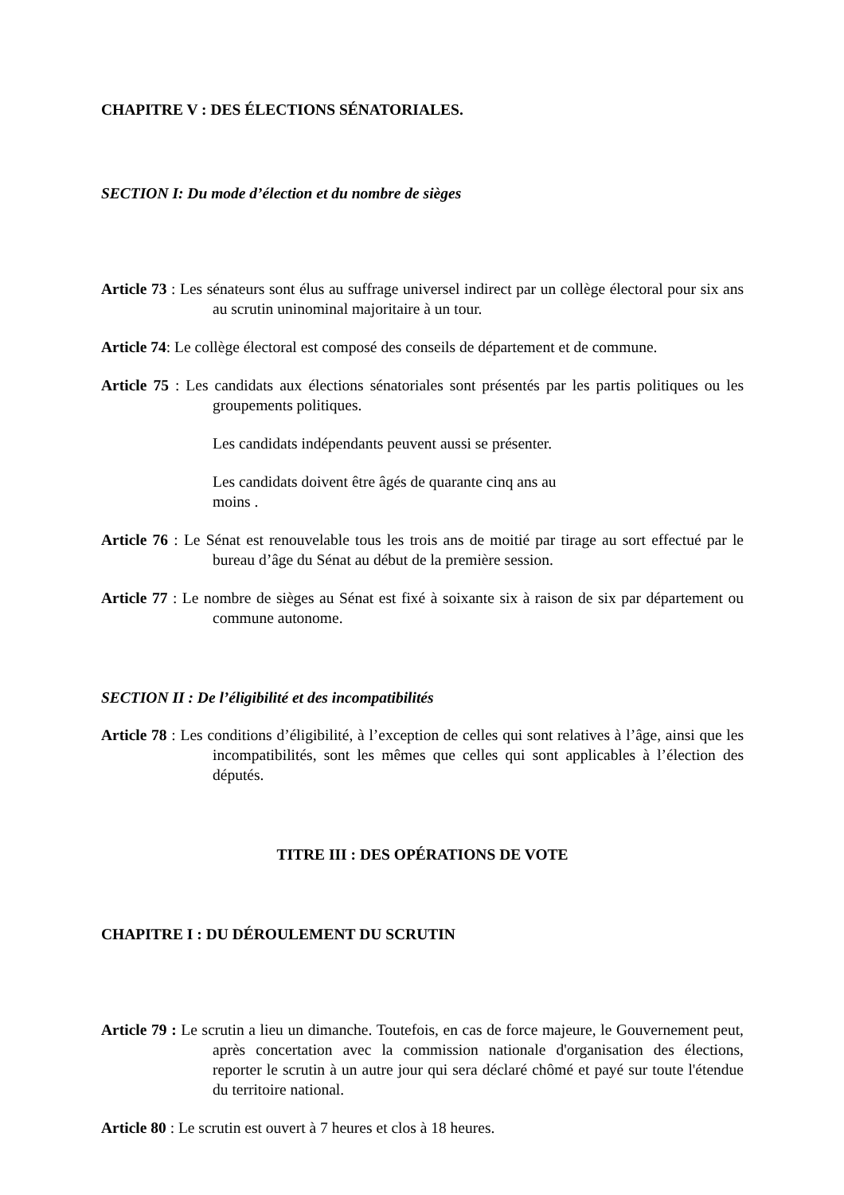CHAPITRE V : DES ÉLECTIONS SÉNATORIALES.
SECTION I: Du mode d’élection et du nombre de sièges
Article 73 : Les sénateurs sont élus au suffrage universel indirect par un collège électoral pour six ans au scrutin uninominal majoritaire à un tour.
Article 74: Le collège électoral est composé des conseils de département et de commune.
Article 75 : Les candidats aux élections sénatoriales sont présentés par les partis politiques ou les groupements politiques.
Les candidats indépendants peuvent aussi se présenter.
Les candidats doivent être âgés de quarante cinq ans au moins .
Article 76 : Le Sénat est renouvelable tous les trois ans de moitié par tirage au sort effectué par le bureau d’âge du Sénat au début de la première session.
Article 77 : Le nombre de sièges au Sénat est fixé à soixante six à raison de six par département ou commune autonome.
SECTION II : De l’éligibilité et des incompatibilités
Article 78 : Les conditions d’éligibilité, à l’exception de celles qui sont relatives à l’âge, ainsi que les incompatibilités, sont les mêmes que celles qui sont applicables à l’élection des députés.
TITRE III : DES OPÉRATIONS DE VOTE
CHAPITRE I : DU DÉROULEMENT DU SCRUTIN
Article 79 : Le scrutin a lieu un dimanche. Toutefois, en cas de force majeure, le Gouvernement peut, après concertation avec la commission nationale d'organisation des élections, reporter le scrutin à un autre jour qui sera déclaré chômé et payé sur toute l'étendue du territoire national.
Article 80 : Le scrutin est ouvert à 7 heures et clos à 18 heures.